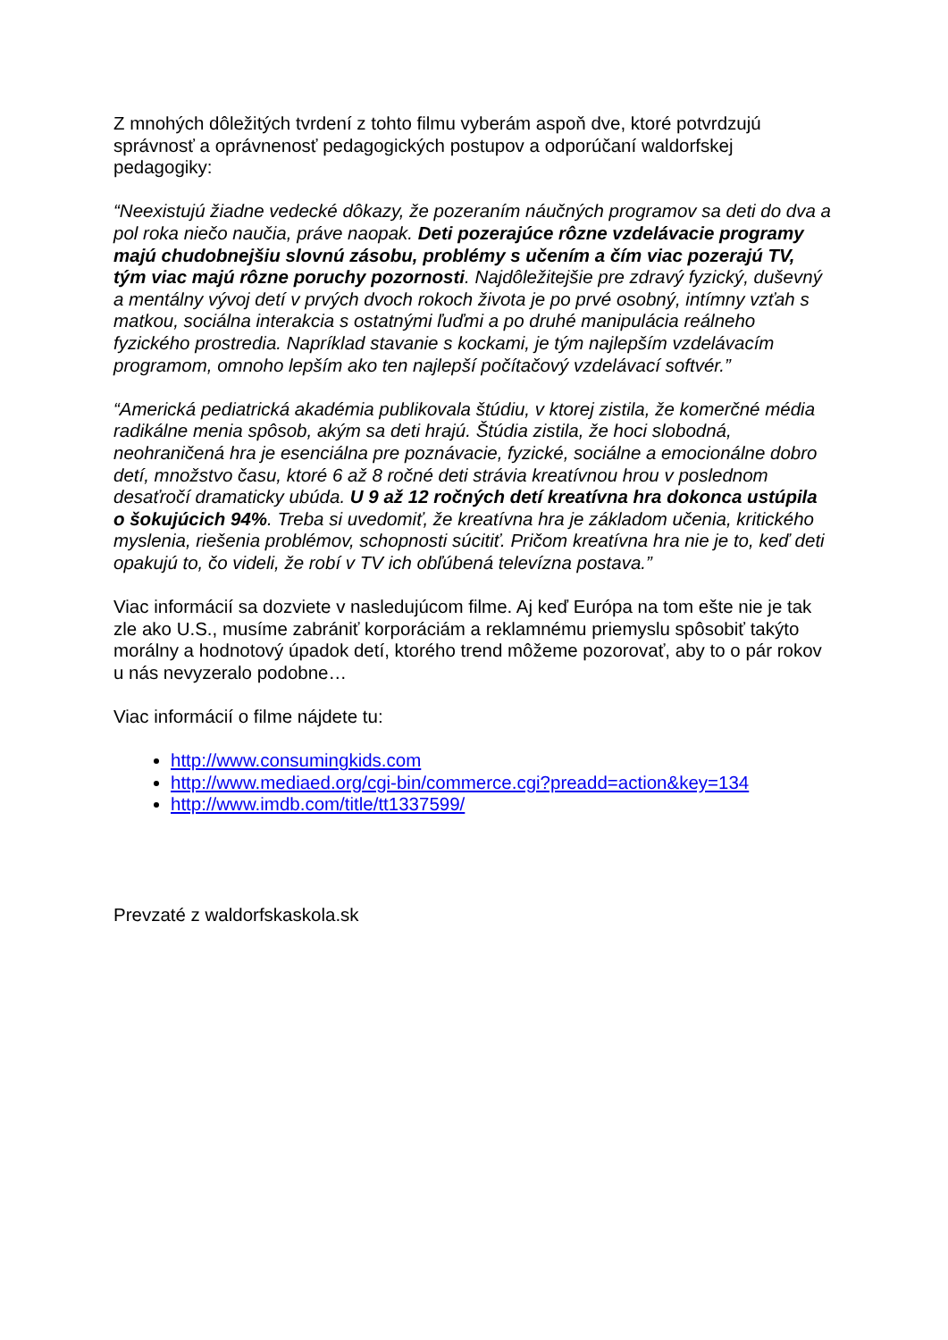Z mnohých dôležitých tvrdení z tohto filmu vyberám aspoň dve, ktoré potvrdzujú správnosť a oprávnenosť pedagogických postupov a odporúčaní waldorfskej pedagogiky:
“Neexistujú žiadne vedecké dôkazy, že pozeraním náučných programov sa deti do dva a pol roka niečo naučia, práve naopak. Deti pozerajúce rôzne vzdelávacie programy majú chudobnejšiu slovnú zásobu, problémy s učením a čím viac pozerajú TV, tým viac majú rôzne poruchy pozornosti. Najdôležitejšie pre zdravý fyzický, duševný a mentálny vývoj detí v prvých dvoch rokoch života je po prvé osobný, intímny vzťah s matkou, sociálna interakcia s ostatnými ľuďmi a po druhé manipulácia reálneho fyzického prostredia. Napríklad stavanie s kockami, je tým najlepším vzdelávacím programom, omnoho lepším ako ten najlepší počítačový vzdelávací softvér.”
“Americká pediatrická akadémia publikovala štúdiu, v ktorej zistila, že komerčné média radikálne menia spôsob, akým sa deti hrajú. Štúdia zistila, že hoci slobodná, neohraničená hra je esenciálna pre poznávacie, fyzické, sociálne a emocionálne dobro detí, množstvo času, ktoré 6 až 8 ročné deti strávia kreatívnou hrou v poslednom desaťročí dramaticky ubúda. U 9 až 12 ročných detí kreatívna hra dokonca ustúpila o šokujúcich 94%. Treba si uvedomiť, že kreatívna hra je základom učenia, kritického myslenia, riešenia problémov, schopnosti súcitiť. Pričom kreatívna hra nie je to, keď deti opakujú to, čo videli, že robí v TV ich obľúbená televízna postava.”
Viac informácií sa dozviete v nasledujúcom filme. Aj keď Európa na tom ešte nie je tak zle ako U.S., musíme zabrániť korporáciám a reklamnému priemyslu spôsobiť takýto morálny a hodnotový úpadok detí, ktorého trend môžeme pozorovať, aby to o pár rokov u nás nevyzeralo podobne…
Viac informácií o filme nájdete tu:
http://www.consumingkids.com
http://www.mediaed.org/cgi-bin/commerce.cgi?preadd=action&key=134
http://www.imdb.com/title/tt1337599/
Prevzaté z waldorfskaskola.sk